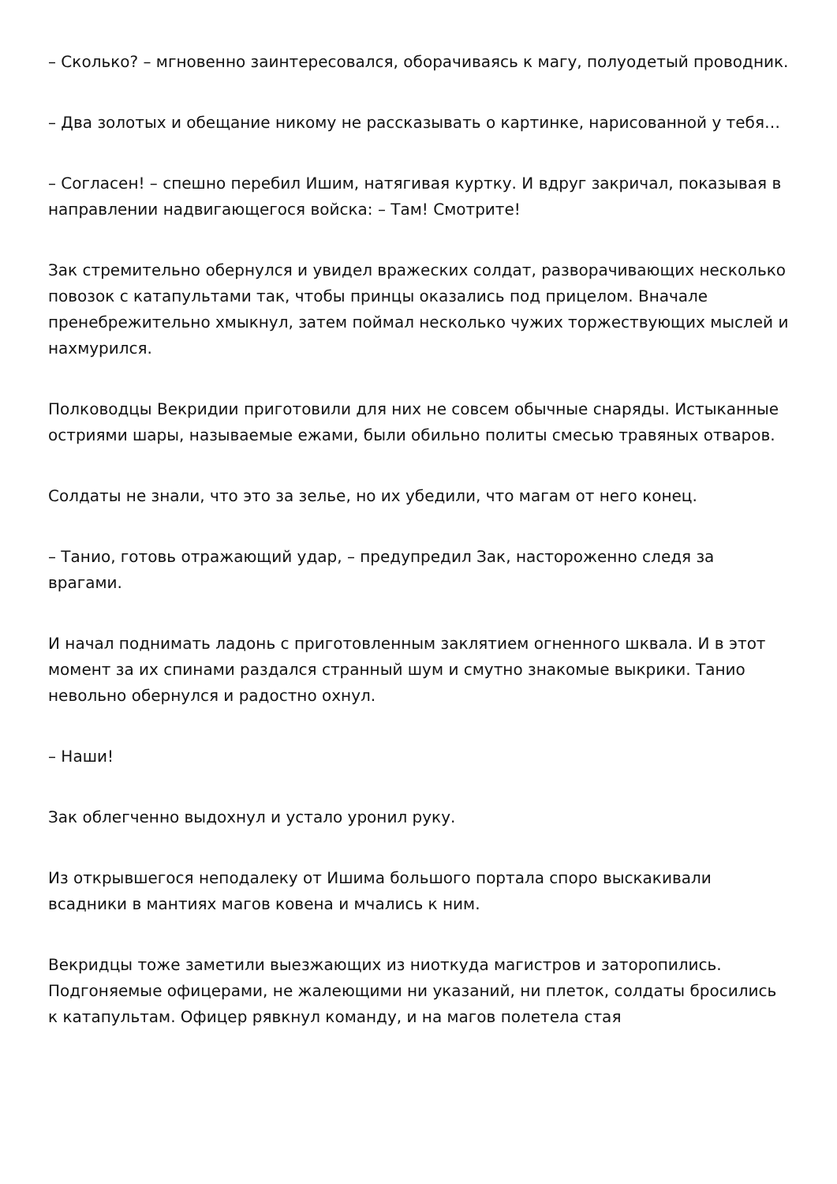– Сколько? – мгновенно заинтересовался, оборачиваясь к магу, полуодетый проводник.
– Два золотых и обещание никому не рассказывать о картинке, нарисованной у тебя…
– Согласен! – спешно перебил Ишим, натягивая куртку. И вдруг закричал, показывая в направлении надвигающегося войска: – Там! Смотрите!
Зак стремительно обернулся и увидел вражеских солдат, разворачивающих несколько повозок с катапультами так, чтобы принцы оказались под прицелом. Вначале пренебрежительно хмыкнул, затем поймал несколько чужих торжествующих мыслей и нахмурился.
Полководцы Векридии приготовили для них не совсем обычные снаряды. Истыканные остриями шары, называемые ежами, были обильно политы смесью травяных отваров.
Солдаты не знали, что это за зелье, но их убедили, что магам от него конец.
– Танио, готовь отражающий удар, – предупредил Зак, настороженно следя за врагами.
И начал поднимать ладонь с приготовленным заклятием огненного шквала. И в этот момент за их спинами раздался странный шум и смутно знакомые выкрики. Танио невольно обернулся и радостно охнул.
– Наши!
Зак облегченно выдохнул и устало уронил руку.
Из открывшегося неподалеку от Ишима большого портала споро выскакивали всадники в мантиях магов ковена и мчались к ним.
Векридцы тоже заметили выезжающих из ниоткуда магистров и заторопились. Подгоняемые офицерами, не жалеющими ни указаний, ни плеток, солдаты бросились к катапультам. Офицер рявкнул команду, и на магов полетела стая